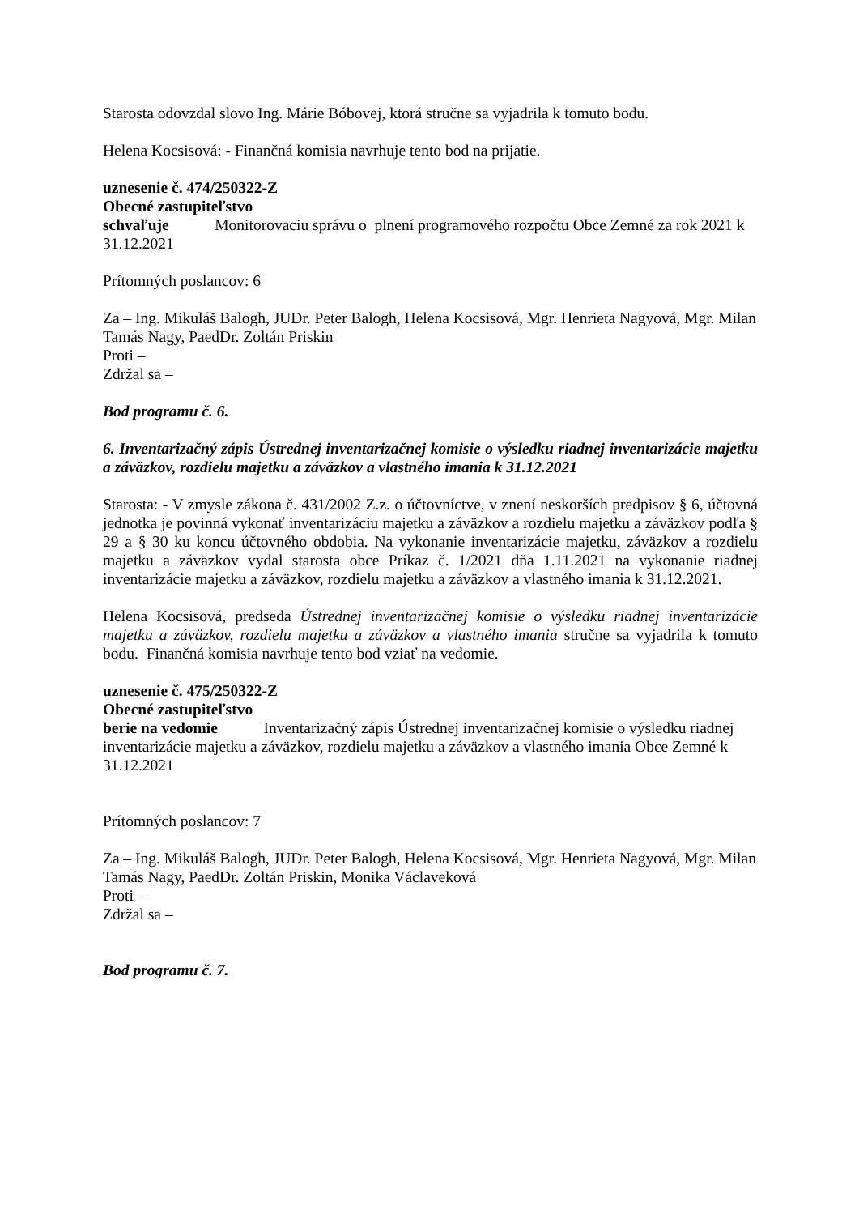Starosta odovzdal slovo Ing. Márie Bóbovej, ktorá stručne sa vyjadrila k tomuto bodu.
Helena Kocsisová: - Finančná komisia navrhuje tento bod na prijatie.
uznesenie č. 474/250322-Z
Obecné zastupiteľstvo
schvaľuje Monitorovaciu správu o plnení programového rozpočtu Obce Zemné za rok 2021 k 31.12.2021
Prítomných poslancov: 6
Za – Ing. Mikuláš Balogh, JUDr. Peter Balogh, Helena Kocsisová, Mgr. Henrieta Nagyová, Mgr. Milan Tamás Nagy, PaedDr. Zoltán Priskin
Proti –
Zdržal sa –
Bod programu č. 6.
6. Inventarizačný zápis Ústrednej inventarizačnej komisie o výsledku riadnej inventarizácie majetku a záväzkov, rozdielu majetku a záväzkov a vlastného imania k 31.12.2021
Starosta: - V zmysle zákona č. 431/2002 Z.z. o účtovníctve, v znení neskorších predpisov § 6, účtovná jednotka je povinná vykonať inventarizáciu majetku a záväzkov a rozdielu majetku a záväzkov podľa § 29 a § 30 ku koncu účtovného obdobia. Na vykonanie inventarizácie majetku, záväzkov a rozdielu majetku a záväzkov vydal starosta obce Príkaz č. 1/2021 dňa 1.11.2021 na vykonanie riadnej inventarizácie majetku a záväzkov, rozdielu majetku a záväzkov a vlastného imania k 31.12.2021.
Helena Kocsisová, predseda Ústrednej inventarizačnej komisie o výsledku riadnej inventarizácie majetku a záväzkov, rozdielu majetku a záväzkov a vlastného imania stručne sa vyjadrila k tomuto bodu. Finančná komisia navrhuje tento bod vziať na vedomie.
uznesenie č. 475/250322-Z
Obecné zastupiteľstvo
berie na vedomie Inventarizačný zápis Ústrednej inventarizačnej komisie o výsledku riadnej inventarizácie majetku a záväzkov, rozdielu majetku a záväzkov a vlastného imania Obce Zemné k 31.12.2021
Prítomných poslancov: 7
Za – Ing. Mikuláš Balogh, JUDr. Peter Balogh, Helena Kocsisová, Mgr. Henrieta Nagyová, Mgr. Milan Tamás Nagy, PaedDr. Zoltán Priskin, Monika Václaveková
Proti –
Zdržal sa –
Bod programu č. 7.